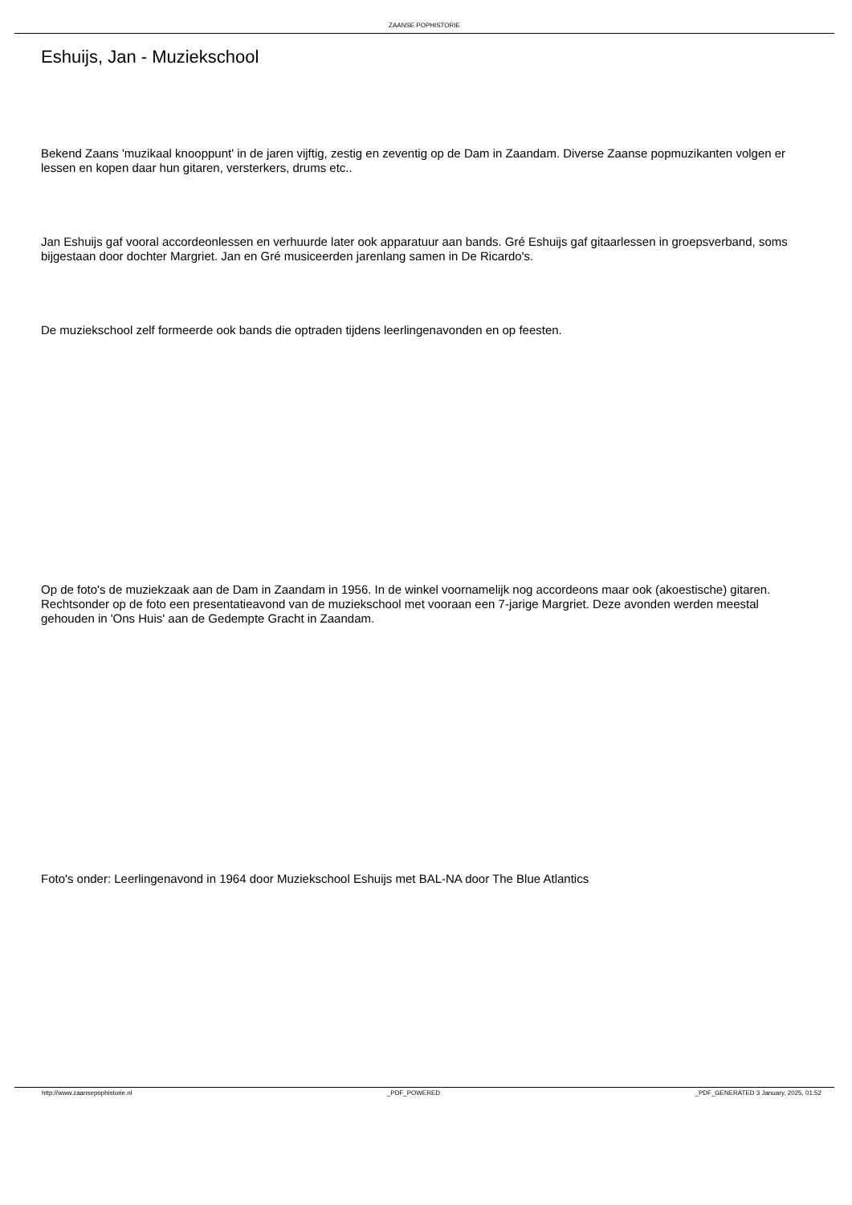ZAANSE POPHISTORIE
Eshuijs, Jan - Muziekschool
Bekend Zaans 'muzikaal knooppunt' in de jaren vijftig, zestig en zeventig op de Dam in Zaandam. Diverse Zaanse popmuzikanten volgen er lessen en kopen daar hun gitaren, versterkers, drums etc..
Jan Eshuijs gaf vooral accordeonlessen en verhuurde later ook apparatuur aan bands. Gré Eshuijs gaf gitaarlessen in groepsverband, soms bijgestaan door dochter Margriet. Jan en Gré musiceerden jarenlang samen in De Ricardo's.
De muziekschool zelf formeerde ook bands die optraden tijdens leerlingenavonden en op feesten.
Op de foto's de muziekzaak aan de Dam in Zaandam in 1956. In de winkel voornamelijk nog accordeons maar ook (akoestische) gitaren. Rechtsonder op de foto een presentatieavond van de muziekschool met vooraan een 7-jarige Margriet. Deze avonden werden meestal gehouden in 'Ons Huis' aan de Gedempte Gracht in Zaandam.
Foto's onder: Leerlingenavond in 1964 door Muziekschool Eshuijs met BAL-NA door The Blue Atlantics
http://www.zaansepophistorie.nl _PDF_POWERED _PDF_GENERATED 3 January, 2025, 01:52